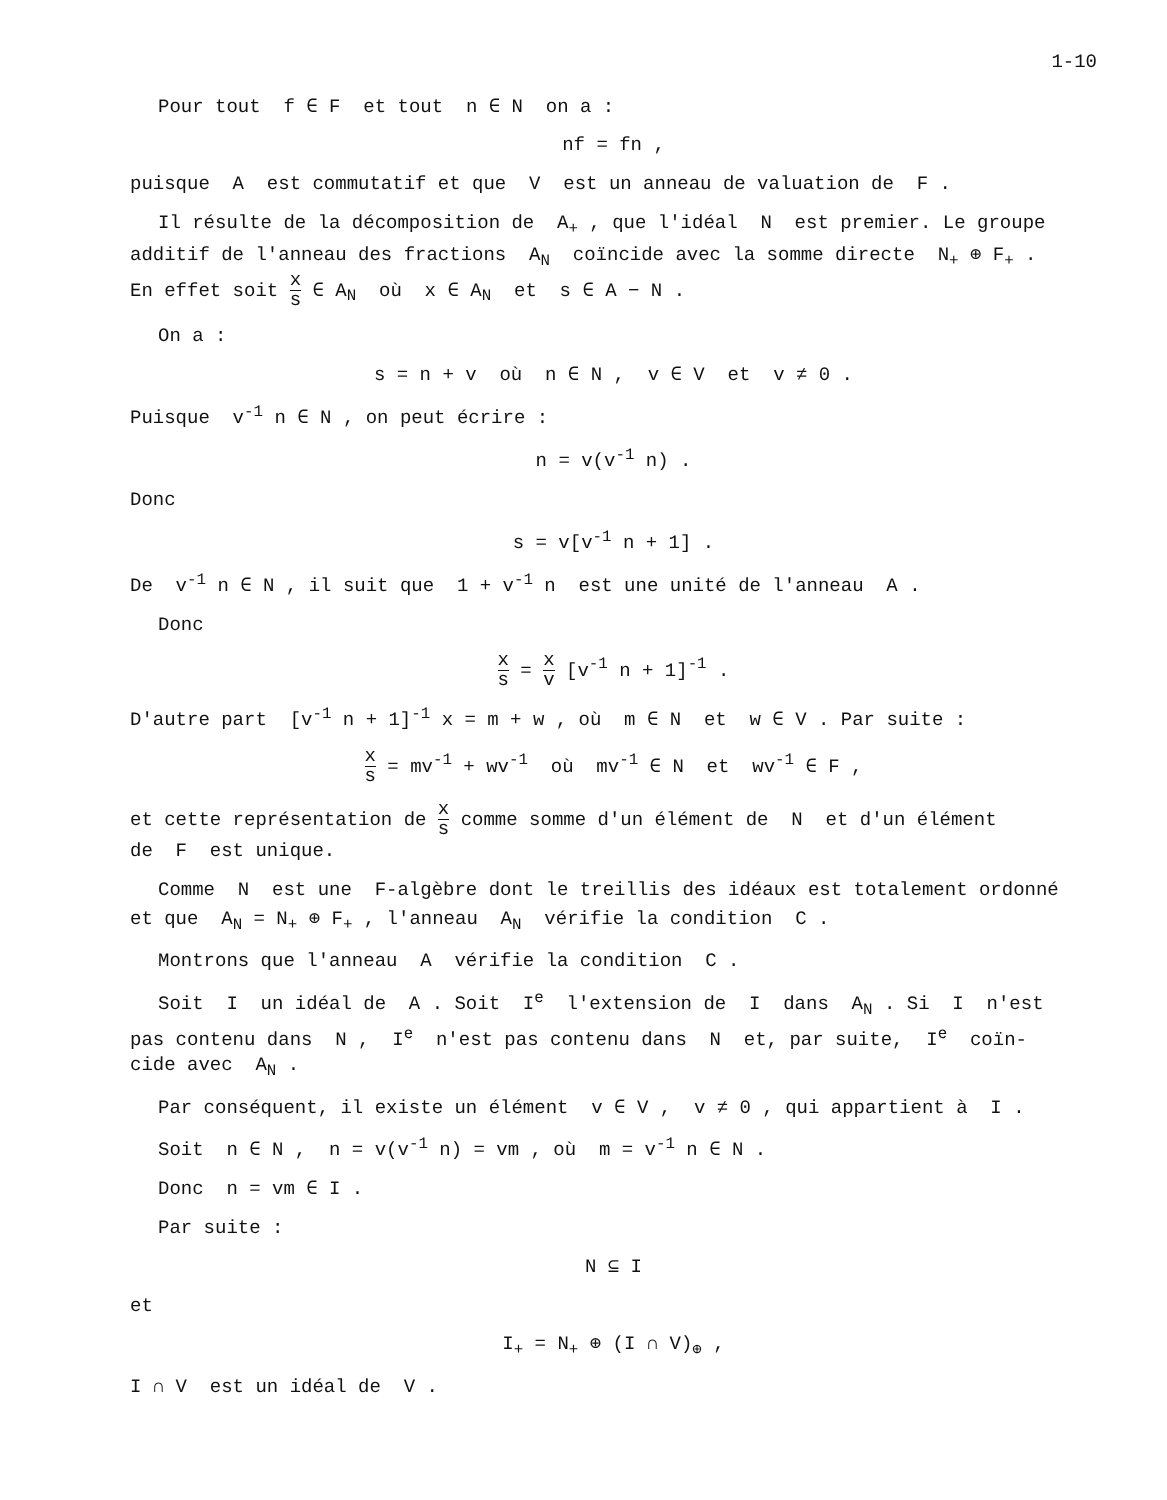1-10
Pour tout f ∈ F et tout n ∈ N on a :
nf = fn ,
puisque A est commutatif et que V est un anneau de valuation de F .
Il résulte de la décomposition de A<sub>+</sub> , que l'idéal N est premier. Le groupe
additif de l'anneau des fractions A<sub>N</sub> coïncide avec la somme directe N<sub>+</sub> ⊕ F<sub>+</sub> .
En effet soit x s ∈ A<sub>N</sub> où x ∈ A<sub>N</sub> et s ∈ A − N .
On a :
s = n + v où n ∈ N , v ∈ V et v ≠ 0 .
Puisque v<sup>-1</sup> n ∈ N , on peut écrire :
n = v(v<sup>-1</sup> n) .
Donc
s = v[v<sup>-1</sup> n + 1] .
De v<sup>-1</sup> n ∈ N , il suit que 1 + v<sup>-1</sup> n est une unité de l'anneau A .
Donc
x s = x v [v<sup>-1</sup> n + 1]<sup>-1</sup> .
D'autre part [v<sup>-1</sup> n + 1]<sup>-1</sup> x = m + w , où m ∈ N et w ∈ V . Par suite :
x s = mv<sup>-1</sup> + wv<sup>-1</sup> où mv<sup>-1</sup> ∈ N et wv<sup>-1</sup> ∈ F ,
et cette représentation de x s comme somme d'un élément de N et d'un élément
de F est unique.
Comme N est une F-algèbre dont le treillis des idéaux est totalement ordonné
et que A<sub>N</sub> = N<sub>+</sub> ⊕ F<sub>+</sub> , l'anneau A<sub>N</sub> vérifie la condition C .
Montrons que l'anneau A vérifie la condition C .
Soit I un idéal de A . Soit I<sup>e</sup> l'extension de I dans A<sub>N</sub> . Si I n'est
pas contenu dans N , I<sup>e</sup> n'est pas contenu dans N et, par suite, I<sup>e</sup> coïn-
cide avec A<sub>N</sub> .
Par conséquent, il existe un élément v ∈ V , v ≠ 0 , qui appartient à I .
Soit n ∈ N , n = v(v<sup>-1</sup> n) = vm , où m = v<sup>-1</sup> n ∈ N .
Donc n = vm ∈ I .
Par suite :
N ⊆ I
et
I<sub>+</sub> = N<sub>+</sub> ⊕ (I ∩ V)<sub>⊕</sub> ,
I ∩ V est un idéal de V .